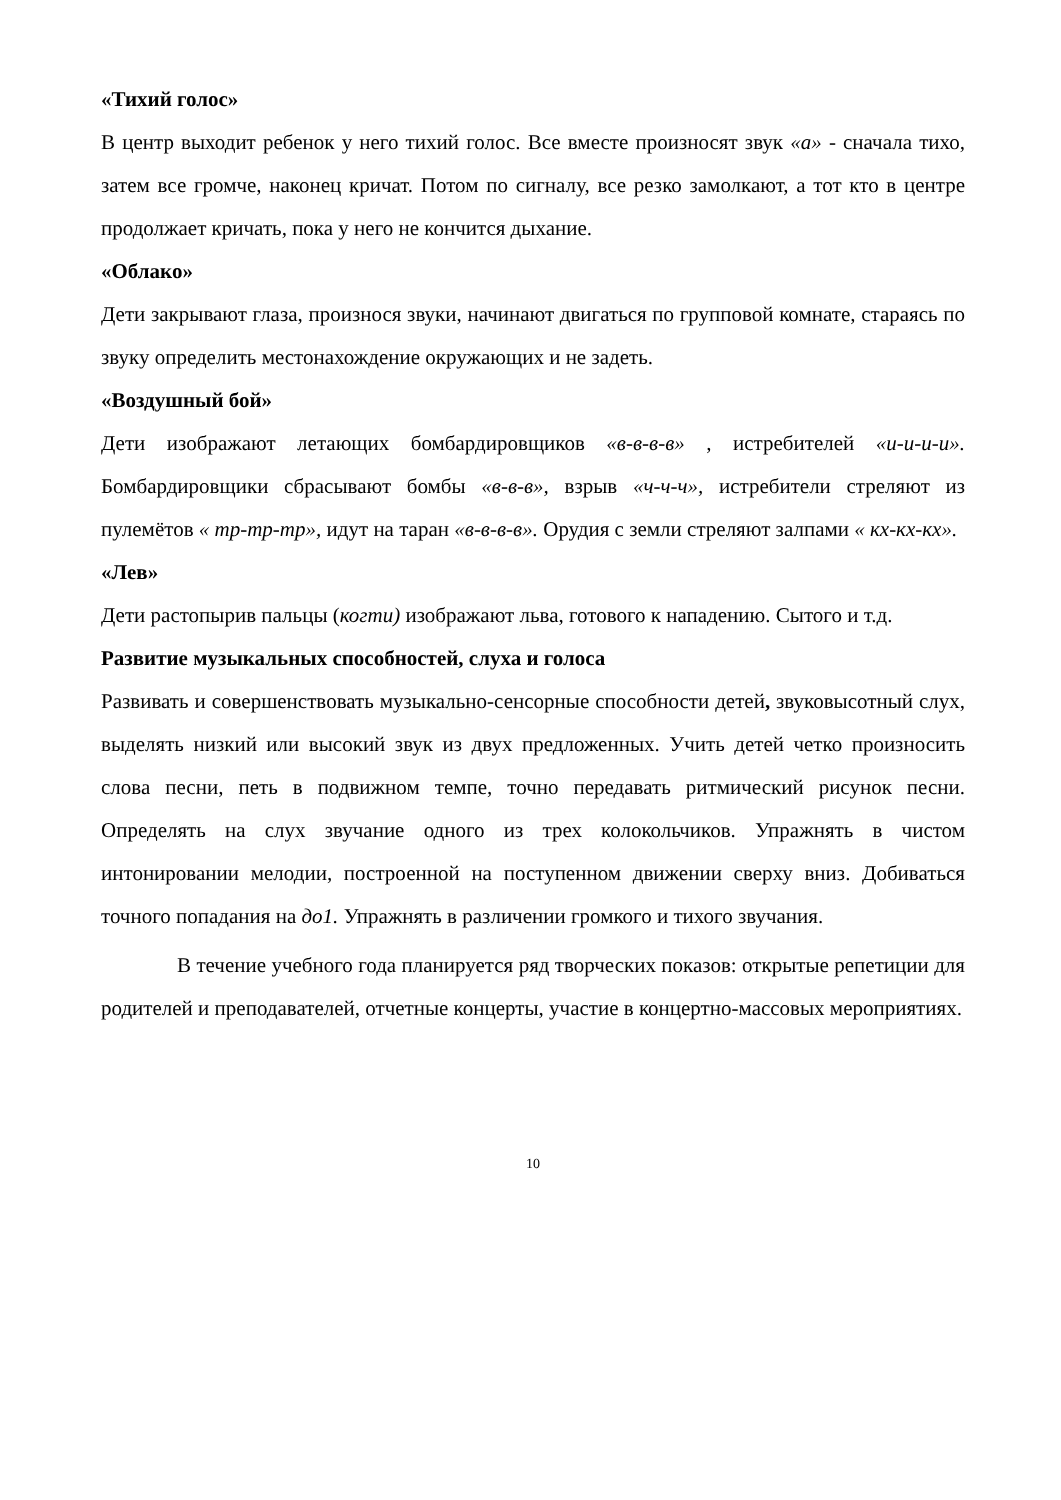«Тихий голос»
В центр выходит ребенок у него тихий голос. Все вместе произносят звук «а» - сначала тихо, затем все громче, наконец кричат. Потом по сигналу, все резко замолкают, а тот кто в центре продолжает кричать, пока у него не кончится дыхание.
«Облако»
Дети закрывают глаза, произнося звуки, начинают двигаться по групповой комнате, стараясь по звуку определить местонахождение окружающих и не задеть.
«Воздушный бой»
Дети изображают летающих бомбардировщиков «в-в-в-в» , истребителей «и-и-и-и». Бомбардировщики сбрасывают бомбы «в-в-в», взрыв «ч-ч-ч», истребители стреляют из пулемётов « тр-тр-тр», идут на таран «в-в-в-в». Орудия с земли стреляют залпами « кх-кх-кх».
«Лев»
Дети растопырив пальцы (когти) изображают льва, готового к нападению. Сытого и т.д.
Развитие музыкальных способностей, слуха и голоса
Развивать и совершенствовать музыкально-сенсорные способности детей, звуковысотный слух, выделять низкий или высокий звук из двух предложенных. Учить детей четко произносить слова песни, петь в подвижном темпе, точно передавать ритмический рисунок песни. Определять на слух звучание одного из трех колокольчиков. Упражнять в чистом интонировании мелодии, построенной на поступенном движении сверху вниз. Добиваться точного попадания на до1. Упражнять в различении громкого и тихого звучания.
В течение учебного года планируется ряд творческих показов: открытые репетиции для родителей и преподавателей, отчетные концерты, участие в концертно-массовых мероприятиях.
10